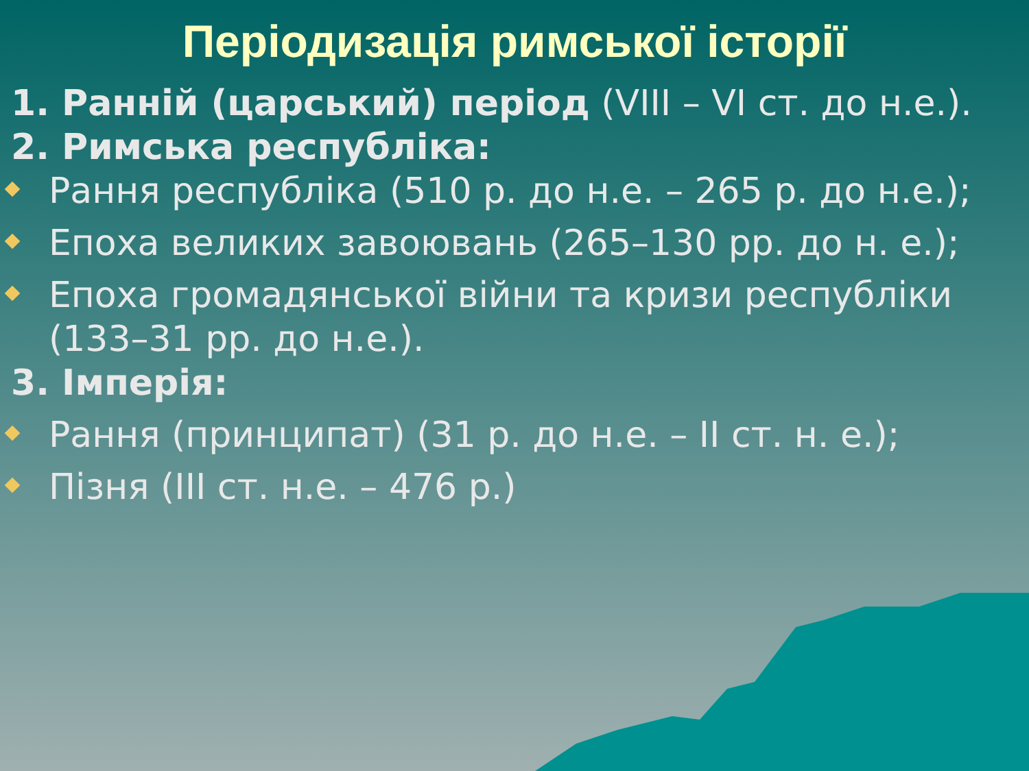Періодизація римської історії
1. Ранній (царський) період (VIII – VI ст. до н.е.).
2. Римська республіка:
Рання республіка (510 р. до н.е. – 265 р. до н.е.);
Епоха великих завоювань (265–130 рр. до н. е.);
Епоха громадянської війни та кризи республіки (133–31 рр. до н.е.).
3. Імперія:
Рання (принципат) (31 р. до н.е. – II ст. н. е.);
Пізня (III ст. н.е. – 476 р.)